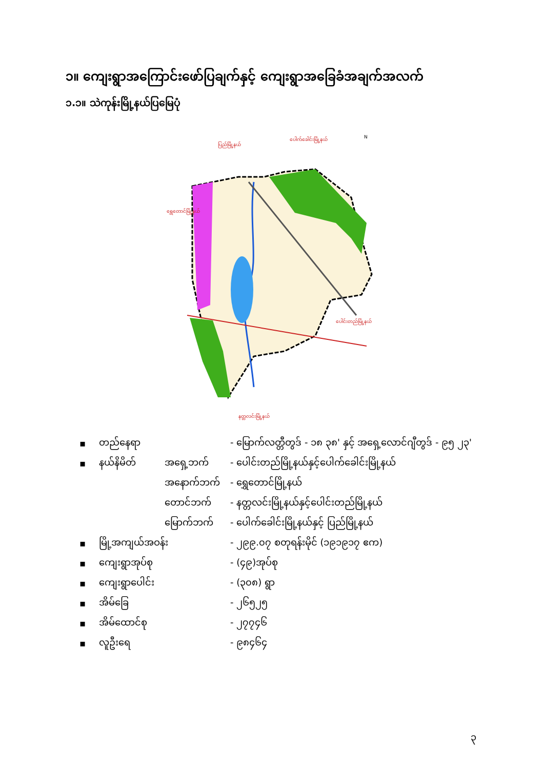၁။ ကျေးရွာအကြောင်းဖော်ပြချက်နှင့် ကျေးရွာအခြေခံအချက်အလက်
၁.၁။ သဲကုန်းမြို့နယ်ပြမြေပုံ
N
ပြည်မြို့နယ်
ပေါက်ခေါင်းမြို့နယ်
ရွှေတောင်မြို့နယ်
ပေါင်းတည်မြို့နယ်
နတ္တလင်းမြို့နယ်
| ▪ | တည်နေရာ | | - မြောက်လတ္တီတွဒ် - ၁၈ ၃၈' နှင့် အရှေ့လောင်ဂျီတွဒ် - ၉၅ ၂၃' |
| ▪ | နယ်နိမိတ် | အရှေ့ဘက် | - ပေါင်းတည်မြို့နယ်နှင့်ပေါက်ခေါင်းမြို့နယ် |
| | | အနောက်ဘက် | - ရွှေတောင်မြို့နယ် |
| | | တောင်ဘက် | - နတ္တလင်းမြို့နယ်နှင့်ပေါင်းတည်မြို့နယ် |
| | | မြောက်ဘက် | - ပေါက်ခေါင်းမြို့နယ်နှင့် ပြည်မြို့နယ် |
| ▪ | မြို့အကျယ်အဝန်း | | - ၂၉၉.၀၇ စတုရန်းမိုင် (၁၉၁၉၁၇ ဧက) |
| ▪ | ကျေးရွာအုပ်စု | | - (၄၉)အုပ်စု |
| ▪ | ကျေးရွာပေါင်း | | - (၃၀၈) ရွာ |
| ▪ | အိမ်ခြေ | | - ၂၆၅၂၅ |
| ▪ | အိမ်ထောင်စု | | - ၂၇၇၄၆ |
| ▪ | လူဦးရေ | | - ၉၈၄၆၄ |
၃